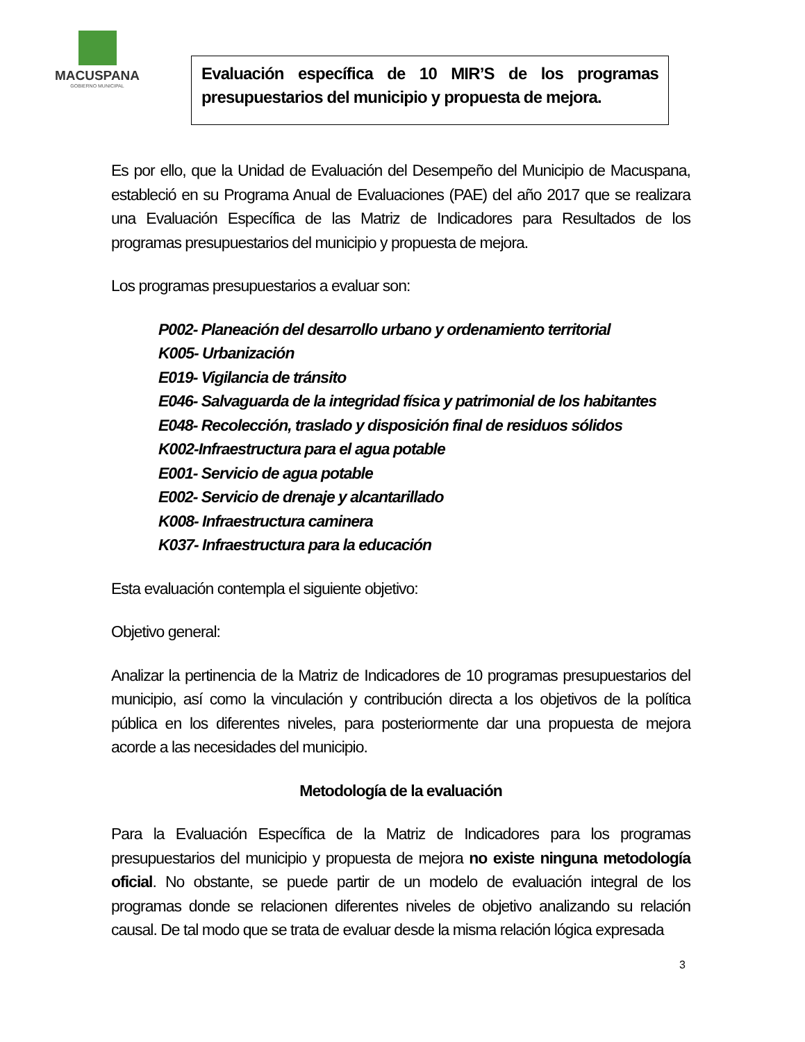MACUSPANA
GOBIERNO MUNICIPAL
Evaluación específica de 10 MIR’S de los programas presupuestarios del municipio y propuesta de mejora.
Es por ello, que la Unidad de Evaluación del Desempeño del Municipio de Macuspana, estableció en su Programa Anual de Evaluaciones (PAE) del año 2017 que se realizara una Evaluación Específica de las Matriz de Indicadores para Resultados de los programas presupuestarios del municipio y propuesta de mejora.
Los programas presupuestarios a evaluar son:
P002- Planeación del desarrollo urbano y ordenamiento territorial
K005- Urbanización
E019- Vigilancia de tránsito
E046- Salvaguarda de la integridad física y patrimonial de los habitantes
E048- Recolección, traslado y disposición final de residuos sólidos
K002-Infraestructura para el agua potable
E001- Servicio de agua potable
E002- Servicio de drenaje y alcantarillado
K008- Infraestructura caminera
K037- Infraestructura para la educación
Esta evaluación contempla el siguiente objetivo:
Objetivo general:
Analizar la pertinencia de la Matriz de Indicadores de 10 programas presupuestarios del municipio, así como la vinculación y contribución directa a los objetivos de la política pública en los diferentes niveles, para posteriormente dar una propuesta de mejora acorde a las necesidades del municipio.
Metodología de la evaluación
Para la Evaluación Específica de la Matriz de Indicadores para los programas presupuestarios del municipio y propuesta de mejora no existe ninguna metodología oficial. No obstante, se puede partir de un modelo de evaluación integral de los programas donde se relacionen diferentes niveles de objetivo analizando su relación causal. De tal modo que se trata de evaluar desde la misma relación lógica expresada
3